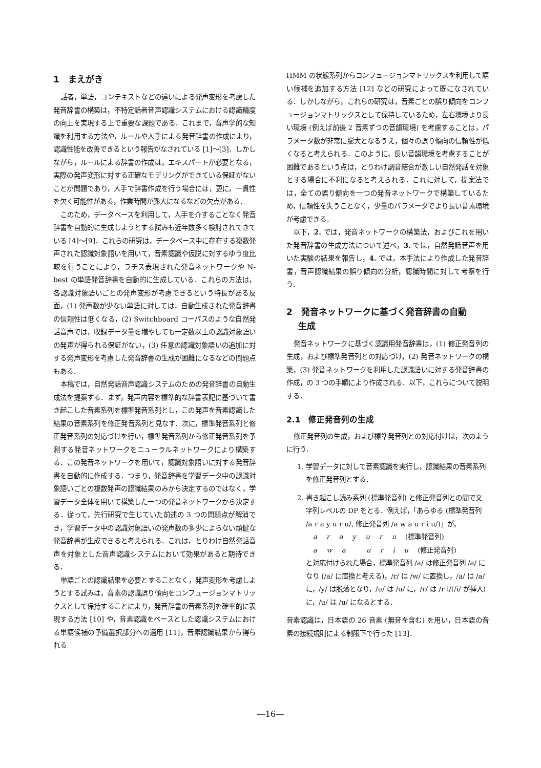1　まえがき
話者，単語，コンテキストなどの違いによる発声変形を考慮した発音辞書の構築は，不特定話者音声認識システムにおける認識精度の向上を実現する上で重要な課題である．これまで，音声学的な知識を利用する方法や，ルールや人手による発音辞書の作成により，認識性能を改善できるという報告がなされている [1]～[3]．しかしながら，ルールによる辞書の作成は，エキスパートが必要となる，実際の発声変形に対する正確なモデリングができている保証がないことが問題であり，人手で辞書作成を行う場合には，更に，一貫性を欠く可能性がある，作業時間が膨大になるなどの欠点がある．
このため，データベースを利用して，人手を介することなく発音辞書を自動的に生成しようとする試みも近年数多く検討されてきている [4]～[9]．これらの研究は，データベース中に存在する複数発声された認識対象語いを用いて，音素認識や仮説に対するゆう度比較を行うことにより，ラチス表現された発音ネットワークや N-best の単語発音辞書を自動的に生成している．これらの方法は，各認識対象語いごとの発声変形が考慮できるという特長がある反面，(1) 発声数が少ない単語に対しては，自動生成された発音辞書の信頼性は低くなる，(2) Switchboard コーパスのような自然発話音声では，収録データ量を増やしても一定数以上の認識対象語いの発声が得られる保証がない，(3) 任意の認識対象語いの追加に対する発声変形を考慮した発音辞書の生成が困難になるなどの問題点もある．
本稿では，自然発話音声認識システムのための発音辞書の自動生成法を提案する．まず，発声内容を標準的な辞書表記に基づいて書き起こした音素系列を標準発音系列とし，この発声を音素認識した結果の音素系列を修正発音系列と見なす．次に，標準発音系列と修正発音系列の対応づけを行い，標準発音系列から修正発音系列を予測する発音ネットワークをニューラルネットワークにより構築する．この発音ネットワークを用いて，認識対象語いに対する発音辞書を自動的に作成する．つまり，発音辞書を学習データ中の認識対象語いごとの複数発声の認識結果のみから決定するのではなく，学習データ全体を用いて構築した一つの発音ネットワークから決定する．従って，先行研究で生じていた前述の 3 つの問題点が解消でき，学習データ中の認識対象語いの発声数の多少によらない頑健な発音辞書が生成できると考えられる．これは，とりわけ自然発話音声を対象とした音声認識システムにおいて効果があると期待できる．
単語ごとの認識結果を必要とすることなく，発声変形を考慮しようとする試みは，音素の認識誤り傾向をコンフュージョンマトリックスとして保持することにより，発音辞書の音素系列を確率的に表現する方法 [10] や，音素認識をベースとした認識システムにおける単語候補の予備選択部分への適用 [11]，音素認識結果から得られる
HMM の状態系列からコンフュージョンマトリックスを利用して語い候補を追加する方法 [12] などの研究によって既になされている．しかしながら，これらの研究は，音素ごとの誤り傾向をコンフュージョンマトリックスとして保持しているため，左右環境より長い環境 (例えば前後 2 音素ずつの音韻環境) を考慮することは，パラメータ数が非常に膨大となるうえ，個々の誤り傾向の信頼性が低くなると考えられる．このように，長い音韻環境を考慮することが困難であるという点は，とりわけ調音結合が激しい自然発話を対象とする場合に不利になると考えられる．これに対して，提案法では，全ての誤り傾向を一つの発音ネットワークで構築しているため，信頼性を失うことなく，少量のパラメータでより長い音素環境が考慮できる．
以下，2. では，発音ネットワークの構築法，およびこれを用いた発音辞書の生成方法について述べ，3. では，自然発話音声を用いた実験の結果を報告し，4. では，本手法により作成した発音辞書，音声認識結果の誤り傾向の分析，認識時間に対して考察を行う．
2　発音ネットワークに基づく発音辞書の自動
　 生成
発音ネットワークに基づく認識用発音辞書は，(1) 修正発音列の生成，および標準発音列との対応づけ，(2) 発音ネットワークの構築，(3) 発音ネットワークを利用した認識語いに対する発音辞書の作成，の 3 つの手順により作成される．以下，これらについて説明する．
2.1　修正発音列の生成
修正発音列の生成，および標準発音列との対応付けは，次のように行う．
1. 学習データに対して音素認識を実行し，認識結果の音素系列を修正発音列とする．
2. 書き起こし読み系列 (標準発音列) と修正発音列との間で文字列レベルの DP をとる．例えば，「あらゆる (標準発音列 /a r a y u r u/, 修正発音列 /a w a u r i u/)」が，
arayuru (標準発音列)
awa uriu (修正発音列)
と対応付けられた場合，標準発音列 /a/ は修正発音列 /a/ になり (/a/ に置換と考える)，/r/ は /w/ に置換し，/a/ は /a/ に，/y/ は脱落となり，/u/ は /u/ に，/r/ は /r i/(/i/ が挿入) に，/u/ は /u/ になるとする．
音素認識は，日本語の 26 音素 (無音を含む) を用い，日本語の音素の接続規則による制限下で行った [13]．
―16―